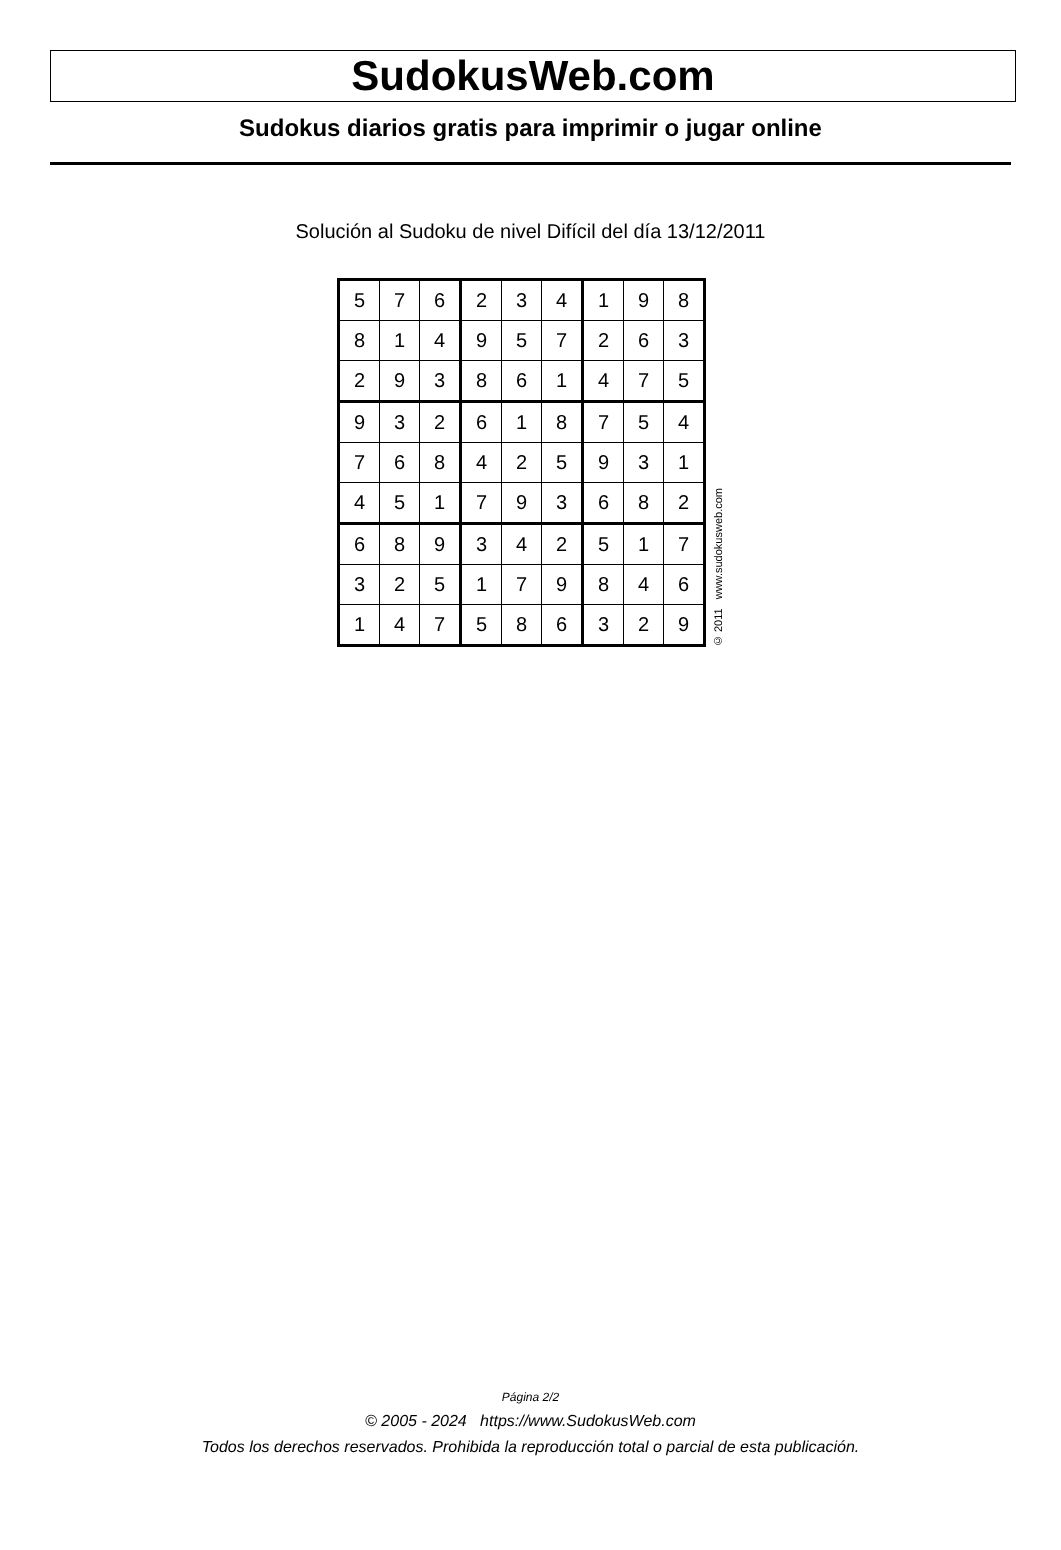SudokusWeb.com
Sudokus diarios gratis para imprimir o jugar online
Solución al Sudoku de nivel Difícil del día 13/12/2011
| 5 | 7 | 6 | 2 | 3 | 4 | 1 | 9 | 8 |
| 8 | 1 | 4 | 9 | 5 | 7 | 2 | 6 | 3 |
| 2 | 9 | 3 | 8 | 6 | 1 | 4 | 7 | 5 |
| 9 | 3 | 2 | 6 | 1 | 8 | 7 | 5 | 4 |
| 7 | 6 | 8 | 4 | 2 | 5 | 9 | 3 | 1 |
| 4 | 5 | 1 | 7 | 9 | 3 | 6 | 8 | 2 |
| 6 | 8 | 9 | 3 | 4 | 2 | 5 | 1 | 7 |
| 3 | 2 | 5 | 1 | 7 | 9 | 8 | 4 | 6 |
| 1 | 4 | 7 | 5 | 8 | 6 | 3 | 2 | 9 |
© 2011 www.sudokusweb.com
Página 2/2
© 2005 - 2024 https://www.SudokusWeb.com
Todos los derechos reservados. Prohibida la reproducción total o parcial de esta publicación.